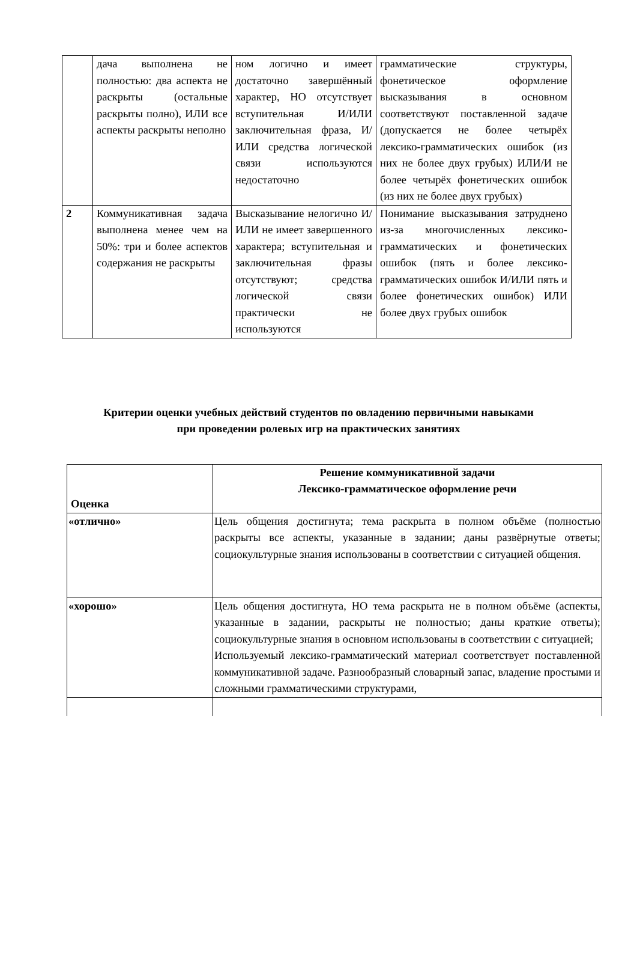| | дача выполнена не полностью: два аспекта не раскрыты (остальные раскрыты полно), ИЛИ все аспекты раскрыты неполно | ном логично и имеет достаточно завершённый характер, НО отсутствует вступительная И/ИЛИ заключительная фраза, И/ИЛИ средства логической связи используются недостаточно | грамматические структуры, фонетическое оформление высказывания в основном соответствуют поставленной задаче (допускается не более четырёх лексико-грамматических ошибок (из них не более двух грубых) ИЛИ/И не более четырёх фонетических ошибок (из них не более двух грубых) |
| 2 | Коммуникативная задача выполнена менее чем на 50%: три и более аспектов содержания не раскрыты | Высказывание нелогично И/ИЛИ не имеет завершенного характера; вступительная и заключительная фразы отсутствуют; средства логической связи практически не используются | Понимание высказывания затруднено из-за многочисленных лексико-грамматических и фонетических ошибок (пять и более лексико-грамматических ошибок И/ИЛИ пять и более фонетических ошибок) ИЛИ более двух грубых ошибок |
Критерии оценки учебных действий студентов по овладению первичными навыками
при проведении ролевых игр на практических занятиях
| Оценка | Решение коммуникативной задачи Лексико-грамматическое оформление речи |
| --- | --- |
| «отлично» | Цель общения достигнута; тема раскрыта в полном объёме (полностью раскрыты все аспекты, указанные в задании; даны развёрнутые ответы; социокультурные знания использованы в соответствии с ситуацией общения. |
| «хорошо» | Цель общения достигнута, НО тема раскрыта не в полном объёме (аспекты, указанные в задании, раскрыты не полностью; даны краткие ответы); социокультурные знания в основном использованы в соответствии с ситуацией; Используемый лексико-грамматический материал соответствует поставленной коммуникативной задаче. Разнообразный словарный запас, владение простыми и сложными грамматическими структурами, |